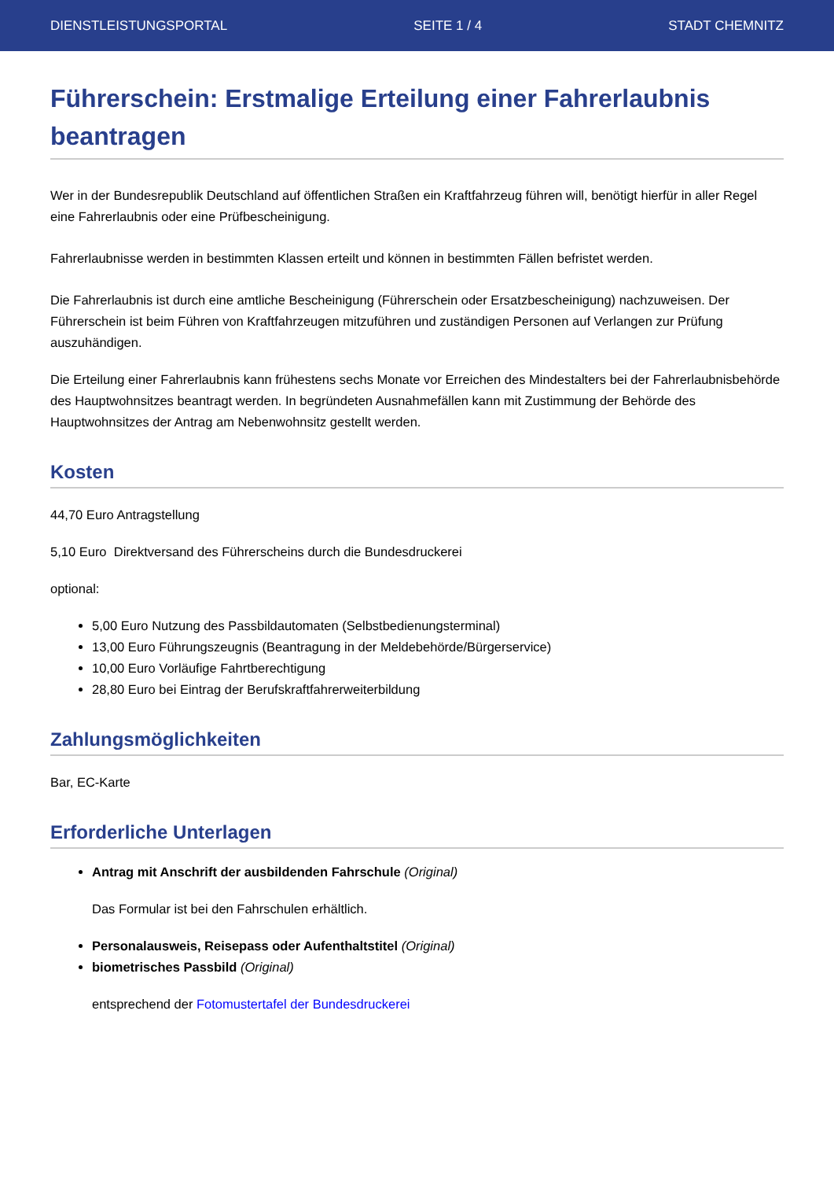DIENSTLEISTUNGSPORTAL SEITE 1 / 4 STADT CHEMNITZ
Führerschein: Erstmalige Erteilung einer Fahrerlaubnis beantragen
Wer in der Bundesrepublik Deutschland auf öffentlichen Straßen ein Kraftfahrzeug führen will, benötigt hierfür in aller Regel eine Fahrerlaubnis oder eine Prüfbescheinigung.
Fahrerlaubnisse werden in bestimmten Klassen erteilt und können in bestimmten Fällen befristet werden.
Die Fahrerlaubnis ist durch eine amtliche Bescheinigung (Führerschein oder Ersatzbescheinigung) nachzuweisen. Der Führerschein ist beim Führen von Kraftfahrzeugen mitzuführen und zuständigen Personen auf Verlangen zur Prüfung auszuhändigen.
Die Erteilung einer Fahrerlaubnis kann frühestens sechs Monate vor Erreichen des Mindestalters bei der Fahrerlaubnisbehörde des Hauptwohnsitzes beantragt werden. In begründeten Ausnahmefällen kann mit Zustimmung der Behörde des Hauptwohnsitzes der Antrag am Nebenwohnsitz gestellt werden.
Kosten
44,70 Euro Antragstellung
5,10 Euro Direktversand des Führerscheins durch die Bundesdruckerei
optional:
5,00 Euro Nutzung des Passbildautomaten (Selbstbedienungsterminal)
13,00 Euro Führungszeugnis (Beantragung in der Meldebehörde/Bürgerservice)
10,00 Euro Vorläufige Fahrtberechtigung
28,80 Euro bei Eintrag der Berufskraftfahrerweiterbildung
Zahlungsmöglichkeiten
Bar, EC-Karte
Erforderliche Unterlagen
Antrag mit Anschrift der ausbildenden Fahrschule (Original)
Das Formular ist bei den Fahrschulen erhältlich.
Personalausweis, Reisepass oder Aufenthaltstitel (Original)
biometrisches Passbild (Original)
entsprechend der Fotomustertafel der Bundesdruckerei